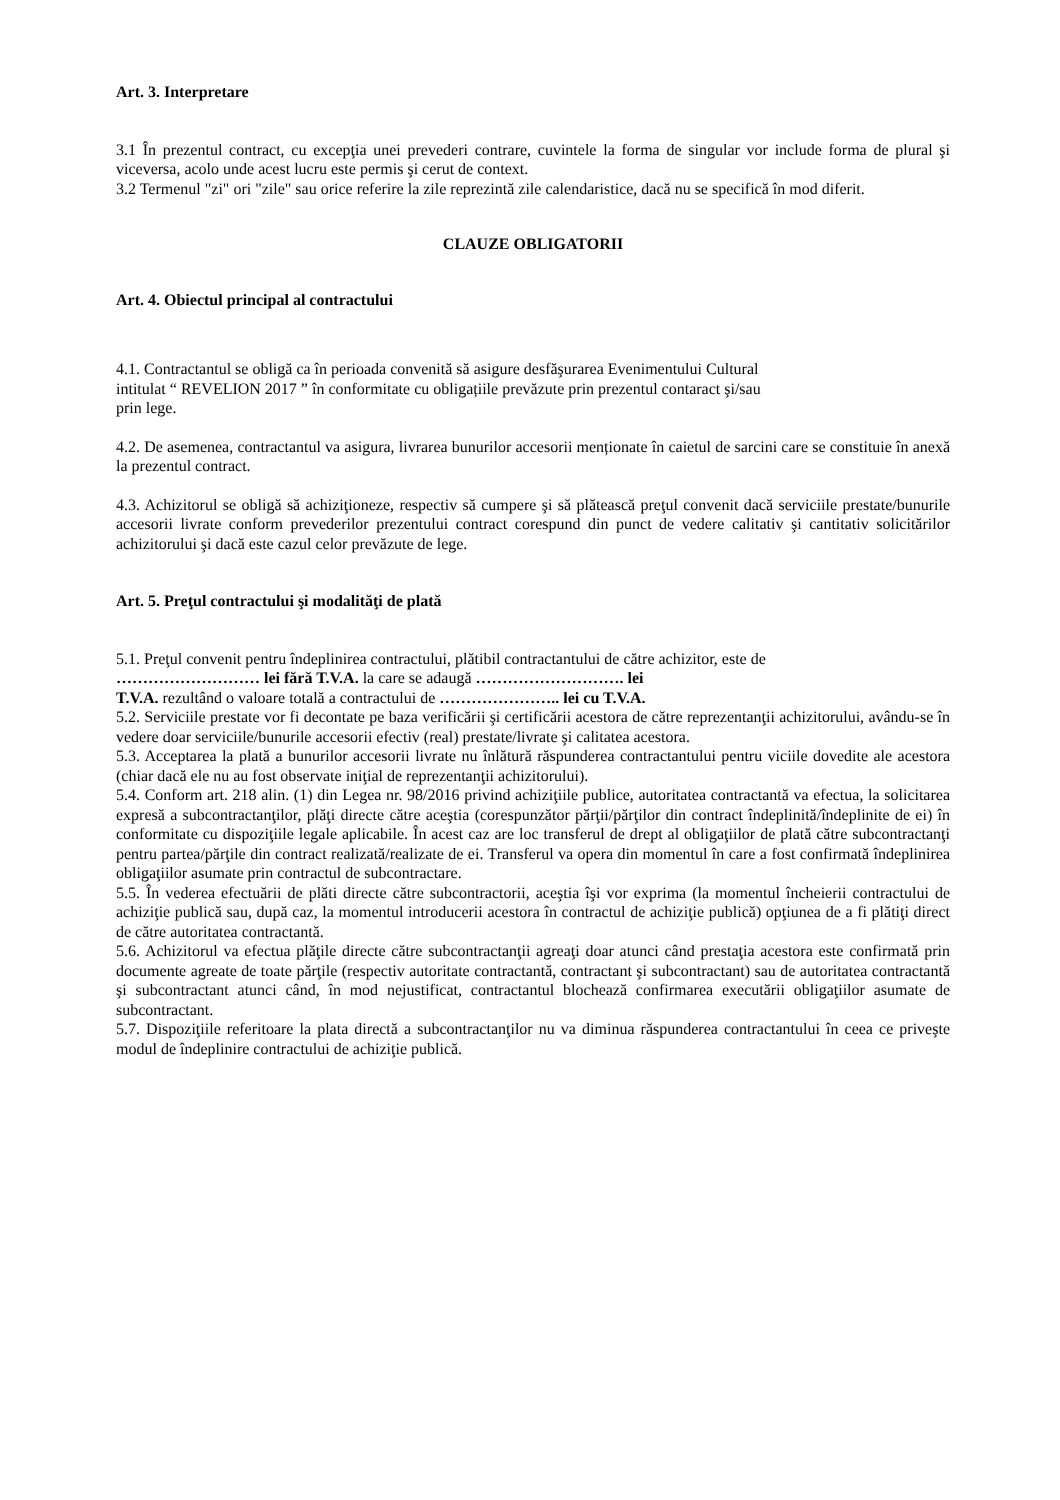Art. 3. Interpretare
3.1 În prezentul contract, cu excepţia unei prevederi contrare, cuvintele la forma de singular vor include forma de plural şi viceversa, acolo unde acest lucru este permis şi cerut de context.
3.2 Termenul "zi" ori "zile" sau orice referire la zile reprezintă zile calendaristice, dacă nu se specifică în mod diferit.
CLAUZE OBLIGATORII
Art. 4. Obiectul principal al contractului
4.1. Contractantul se obligă ca în perioada convenită să asigure desfăşurarea Evenimentului Cultural
intitulat “ REVELION 2017 ” în conformitate cu obligațiile prevăzute prin prezentul contaract şi/sau
prin lege.
4.2. De asemenea, contractantul va asigura, livrarea bunurilor accesorii menționate în caietul de sarcini care se constituie în anexă la prezentul contract.
4.3. Achizitorul se obligă să achiziţioneze, respectiv să cumpere şi să plătească preţul convenit dacă serviciile prestate/bunurile accesorii livrate conform prevederilor prezentului contract corespund din punct de vedere calitativ şi cantitativ solicitărilor achizitorului şi dacă este cazul celor prevăzute de lege.
Art. 5. Preţul contractului şi modalităţi de plată
5.1. Preţul convenit pentru îndeplinirea contractului, plătibil contractantului de către achizitor, este de
……………………… lei fără T.V.A. la care se adaugă ………………………. lei
T.V.A. rezultând o valoare totală a contractului de ………………….. lei cu T.V.A.
5.2. Serviciile prestate vor fi decontate pe baza verificării şi certificării acestora de către reprezentanţii achizitorului, avându-se în vedere doar serviciile/bunurile accesorii efectiv (real) prestate/livrate şi calitatea acestora.
5.3. Acceptarea la plată a bunurilor accesorii livrate nu înlătură răspunderea contractantului pentru viciile dovedite ale acestora (chiar dacă ele nu au fost observate iniţial de reprezentanţii achizitorului).
5.4. Conform art. 218 alin. (1) din Legea nr. 98/2016 privind achiziţiile publice, autoritatea contractantă va efectua, la solicitarea expresă a subcontractanţilor, plăţi directe către aceştia (corespunzător părţii/părţilor din contract îndeplinită/îndeplinite de ei) în conformitate cu dispoziţiile legale aplicabile. În acest caz are loc transferul de drept al obligaţiilor de plată către subcontractanţi pentru partea/părţile din contract realizată/realizate de ei. Transferul va opera din momentul în care a fost confirmată îndeplinirea obligaţiilor asumate prin contractul de subcontractare.
5.5. În vederea efectuării de plăti directe către subcontractorii, aceştia îşi vor exprima (la momentul încheierii contractului de achiziţie publică sau, după caz, la momentul introducerii acestora în contractul de achiziţie publică) opţiunea de a fi plătiţi direct de către autoritatea contractantă.
5.6. Achizitorul va efectua plăţile directe către subcontractanţii agreaţi doar atunci când prestaţia acestora este confirmată prin documente agreate de toate părţile (respectiv autoritate contractantă, contractant şi subcontractant) sau de autoritatea contractantă şi subcontractant atunci când, în mod nejustificat, contractantul blochează confirmarea executării obligaţiilor asumate de subcontractant.
5.7. Dispoziţiile referitoare la plata directă a subcontractanţilor nu va diminua răspunderea contractantului în ceea ce priveşte modul de îndeplinire contractului de achiziţie publică.